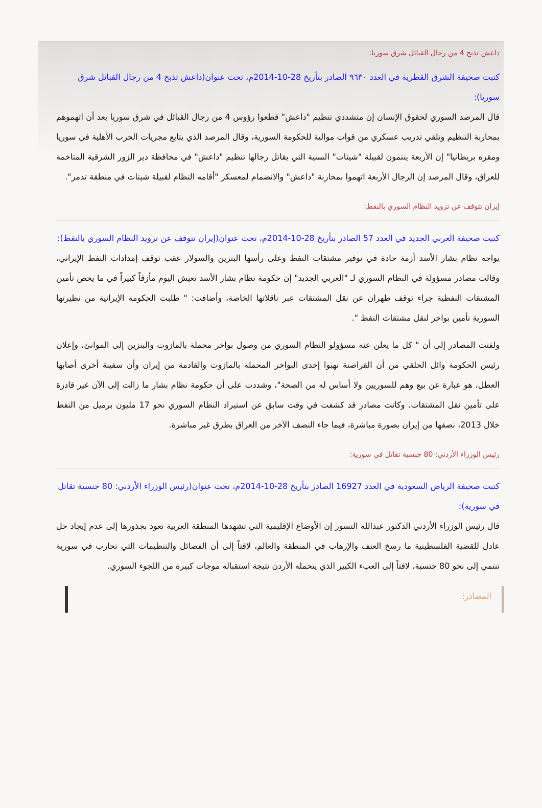داعش تذبح 4 من رجال القبائل شرق سوريا:
كتبت صحيفة الشرق القطرية في العدد ٩٦٣٠ الصادر بتأريخ 28-10-2014م، تحت عنوان(داعش تذبح 4 من رجال القبائل شرق سوريا):
قال المرصد السوري لحقوق الإنسان إن متشددي تنظيم "داعش" قطعوا رؤوس 4 من رجال القبائل في شرق سوريا بعد أن اتهموهم بمحاربة التنظيم وتلقي تدريب عسكري من قوات موالية للحكومة السورية، وقال المرصد الذي يتابع مجريات الحرب الأهلية في سوريا ومقره بريطانيا" إن الأربعة ينتمون لقبيلة "شيتات" السنية التي يقاتل رجالها تنظيم "داعش" في محافظة دير الزور الشرقية المتاخمة للعراق، وقال المرصد إن الرجال الأربعة اتهموا بمحاربة "داعش" والانضمام لمعسكر "أقامه النظام لقبيلة شيتات في منطقة تدمر".
إيران تتوقف عن تزويد النظام السوري بالنفط:
كتبت صحيفة العربي الجديد في العدد 57 الصادر بتأريخ 28-10-2014م، تحت عنوان(إيران تتوقف عن تزويد النظام السوري بالنفط):
يواجه نظام بشار الأسد أزمة حادة في توفير مشتقات النفط وعلى رأسها البنزين والسولار عقب توقف إمدادات النفط الإيراني، وقالت مصادر مسؤولة في النظام السوري لـ "العربي الجديد" إن حكومة نظام بشار الأسد تعيش اليوم مأزقاً كبيراً في ما يخص تأمين المشتقات النفطية جراء توقف طهران عن نقل المشتقات عبر ناقلاتها الخاصة، وأضافت: " طلبت الحكومة الإيرانية من نظيرتها السورية تأمين بواخر لنقل مشتقات النفط ".
ولفتت المصادر إلى أن " كل ما يعلن عنه مسؤولو النظام السوري من وصول بواخر محملة بالمازوت والبنزين إلى الموانئ، وإعلان رئيس الحكومة وائل الحلقي من أن القراصنة نهبوا إحدى البواخر المحملة بالمازوت والقادمة من إيران وأن سفينة أخرى أصابها العطل، هو عبارة عن بيع وهم للسوريين ولا أساس له من الصحة"، وشددت على أن حكومة نظام بشار ما زالت إلى الآن غير قادرة على تأمين نقل المشتقات، وكانت مصادر قد كشفت في وقت سابق عن استيراد النظام السوري نحو 17 مليون برميل من النفط خلال 2013، نصفها من إيران بصورة مباشرة، فيما جاء النصف الآخر من العراق بطرق غير مباشرة.
رئيس الوزراء الأردني: 80 جنسية تقاتل في سورية:
كتبت صحيفة الرياض السعودية في العدد 16927 الصادر بتأريخ 28-10-2014م، تحت عنوان(رئيس الوزراء الأردني: 80 جنسية تقاتل في سورية):
قال رئيس الوزراء الأردني الدكتور عبدالله النسور إن الأوضاع الإقليمية التي تشهدها المنطقة العربية تعود بجذورها إلى عدم إيجاد حل عادل للقضية الفلسطينية ما رسخ العنف والإرهاب في المنطقة والعالم، لافتاً إلى أن الفصائل والتنظيمات التي تحارب في سورية تنتمي إلى نحو 80 جنسية، لافتاً إلى العبء الكبير الذي يتحمله الأردن نتيجة استقباله موجات كبيرة من اللجوء السوري.
المصادر: